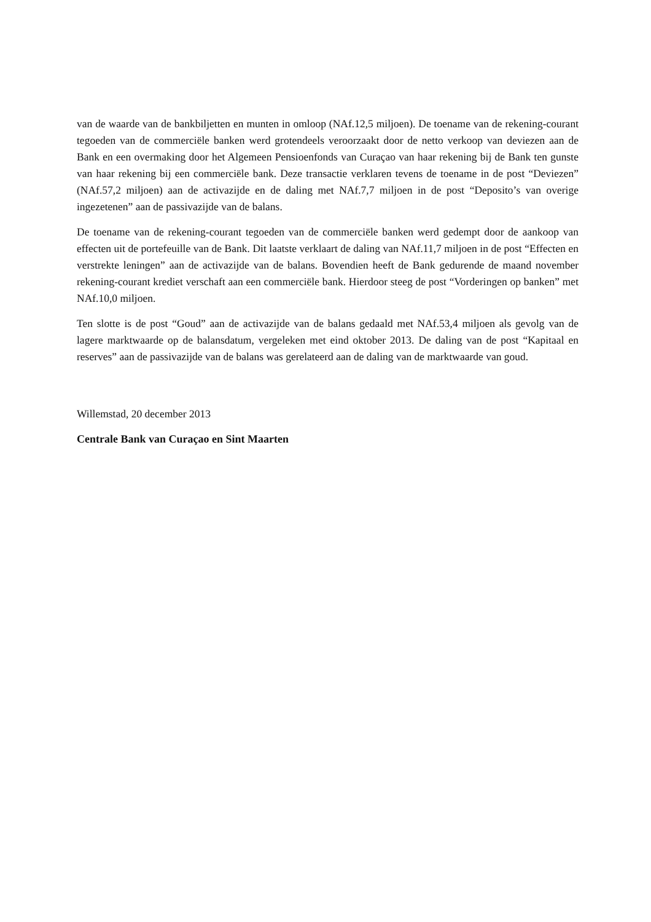van de waarde van de bankbiljetten en munten in omloop (NAf.12,5 miljoen). De toename van de rekening-courant tegoeden van de commerciële banken werd grotendeels veroorzaakt door de netto verkoop van deviezen aan de Bank en een overmaking door het Algemeen Pensioenfonds van Curaçao van haar rekening bij de Bank ten gunste van haar rekening bij een commerciële bank. Deze transactie verklaren tevens de toename in de post “Deviezen” (NAf.57,2 miljoen) aan de activazijde en de daling met NAf.7,7 miljoen in de post “Deposito’s van overige ingezetenen” aan de passivazijde van de balans.
De toename van de rekening-courant tegoeden van de commerciële banken werd gedempt door de aankoop van effecten uit de portefeuille van de Bank. Dit laatste verklaart de daling van NAf.11,7 miljoen in de post “Effecten en verstrekte leningen” aan de activazijde van de balans. Bovendien heeft de Bank gedurende de maand november rekening-courant krediet verschaft aan een commerciële bank. Hierdoor steeg de post “Vorderingen op banken” met NAf.10,0 miljoen.
Ten slotte is de post “Goud” aan de activazijde van de balans gedaald met NAf.53,4 miljoen als gevolg van de lagere marktwaarde op de balansdatum, vergeleken met eind oktober 2013. De daling van de post “Kapitaal en reserves” aan de passivazijde van de balans was gerelateerd aan de daling van de marktwaarde van goud.
Willemstad, 20 december 2013
Centrale Bank van Curaçao en Sint Maarten